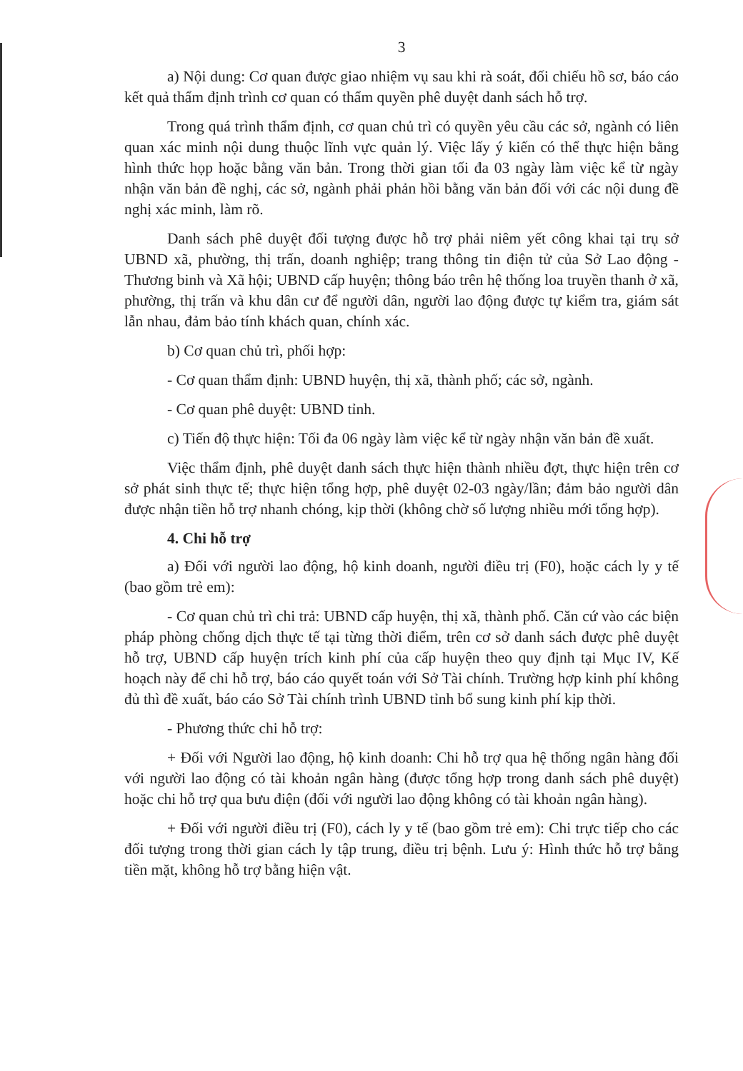3
a) Nội dung: Cơ quan được giao nhiệm vụ sau khi rà soát, đối chiếu hồ sơ, báo cáo kết quả thẩm định trình cơ quan có thẩm quyền phê duyệt danh sách hỗ trợ.
Trong quá trình thẩm định, cơ quan chủ trì có quyền yêu cầu các sở, ngành có liên quan xác minh nội dung thuộc lĩnh vực quản lý. Việc lấy ý kiến có thể thực hiện bằng hình thức họp hoặc bằng văn bản. Trong thời gian tối đa 03 ngày làm việc kể từ ngày nhận văn bản đề nghị, các sở, ngành phải phản hồi bằng văn bản đối với các nội dung đề nghị xác minh, làm rõ.
Danh sách phê duyệt đối tượng được hỗ trợ phải niêm yết công khai tại trụ sở UBND xã, phường, thị trấn, doanh nghiệp; trang thông tin điện tử của Sở Lao động - Thương binh và Xã hội; UBND cấp huyện; thông báo trên hệ thống loa truyền thanh ở xã, phường, thị trấn và khu dân cư để người dân, người lao động được tự kiểm tra, giám sát lẫn nhau, đảm bảo tính khách quan, chính xác.
b) Cơ quan chủ trì, phối hợp:
- Cơ quan thẩm định: UBND huyện, thị xã, thành phố; các sở, ngành.
- Cơ quan phê duyệt: UBND tỉnh.
c) Tiến độ thực hiện: Tối đa 06 ngày làm việc kể từ ngày nhận văn bản đề xuất.
Việc thẩm định, phê duyệt danh sách thực hiện thành nhiều đợt, thực hiện trên cơ sở phát sinh thực tế; thực hiện tổng hợp, phê duyệt 02-03 ngày/lần; đảm bảo người dân được nhận tiền hỗ trợ nhanh chóng, kịp thời (không chờ số lượng nhiều mới tổng hợp).
4. Chi hỗ trợ
a) Đối với người lao động, hộ kinh doanh, người điều trị (F0), hoặc cách ly y tế (bao gồm trẻ em):
- Cơ quan chủ trì chi trả: UBND cấp huyện, thị xã, thành phố. Căn cứ vào các biện pháp phòng chống dịch thực tế tại từng thời điểm, trên cơ sở danh sách được phê duyệt hỗ trợ, UBND cấp huyện trích kinh phí của cấp huyện theo quy định tại Mục IV, Kế hoạch này để chi hỗ trợ, báo cáo quyết toán với Sở Tài chính. Trường hợp kinh phí không đủ thì đề xuất, báo cáo Sở Tài chính trình UBND tỉnh bổ sung kinh phí kịp thời.
- Phương thức chi hỗ trợ:
+ Đối với Người lao động, hộ kinh doanh: Chi hỗ trợ qua hệ thống ngân hàng đối với người lao động có tài khoản ngân hàng (được tổng hợp trong danh sách phê duyệt) hoặc chi hỗ trợ qua bưu điện (đối với người lao động không có tài khoản ngân hàng).
+ Đối với người điều trị (F0), cách ly y tế (bao gồm trẻ em): Chi trực tiếp cho các đối tượng trong thời gian cách ly tập trung, điều trị bệnh. Lưu ý: Hình thức hỗ trợ bằng tiền mặt, không hỗ trợ bằng hiện vật.